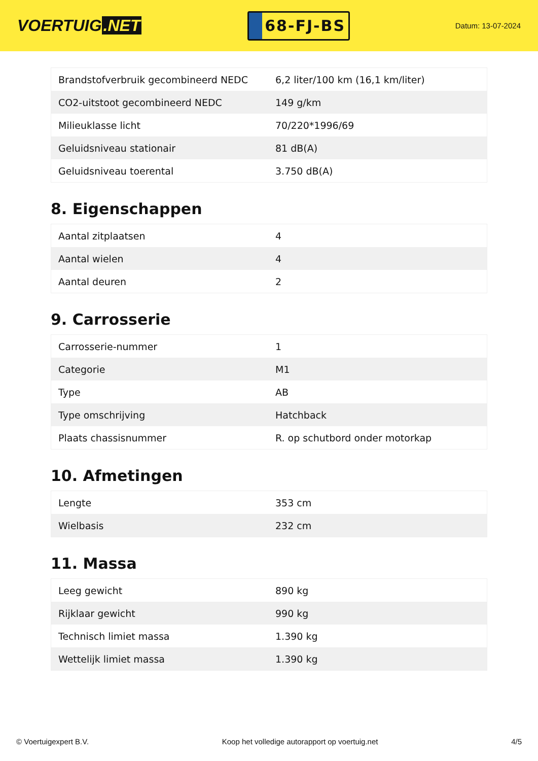VOERTUIG.NET
68-FJ-BS
Datum: 13-07-2024
| Brandstofverbruik gecombineerd NEDC | 6,2 liter/100 km (16,1 km/liter) |
| CO2-uitstoot gecombineerd NEDC | 149 g/km |
| Milieuklasse licht | 70/220*1996/69 |
| Geluidsniveau stationair | 81 dB(A) |
| Geluidsniveau toerental | 3.750 dB(A) |
8. Eigenschappen
| Aantal zitplaatsen | 4 |
| Aantal wielen | 4 |
| Aantal deuren | 2 |
9. Carrosserie
| Carrosserie-nummer | 1 |
| Categorie | M1 |
| Type | AB |
| Type omschrijving | Hatchback |
| Plaats chassisnummer | R. op schutbord onder motorkap |
10. Afmetingen
| Lengte | 353 cm |
| Wielbasis | 232 cm |
11. Massa
| Leeg gewicht | 890 kg |
| Rijklaar gewicht | 990 kg |
| Technisch limiet massa | 1.390 kg |
| Wettelijk limiet massa | 1.390 kg |
© Voertuigexpert B.V. Koop het volledige autorapport op voertuig.net 4/5